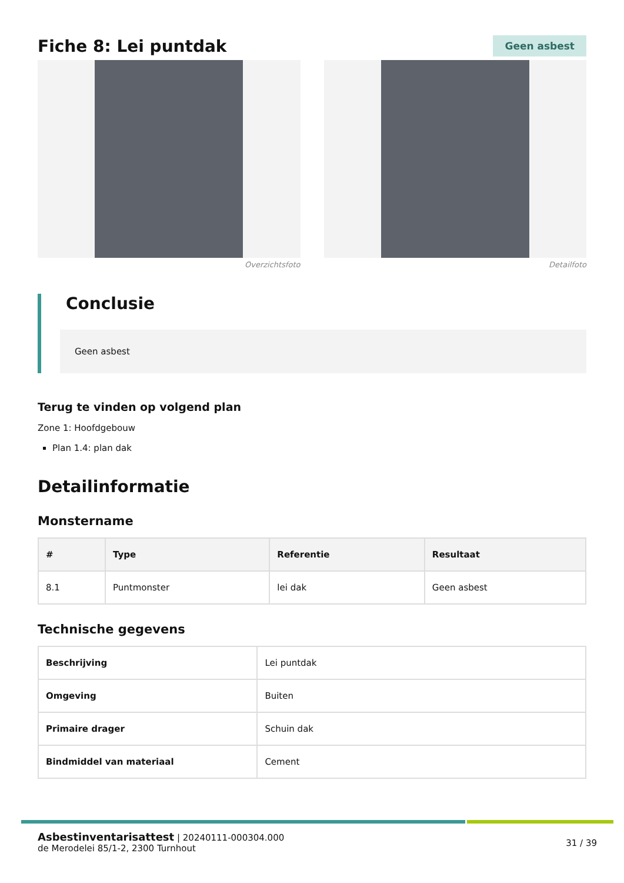Fiche 8: Lei puntdak
Geen asbest
Overzichtsfoto Detailfoto
Conclusie
Geen asbest
Terug te vinden op volgend plan
Zone 1: Hoofdgebouw
Plan 1.4: plan dak
Detailinformatie
Monstername
| # | Type | Referentie | Resultaat |
| --- | --- | --- | --- |
| 8.1 | Puntmonster | lei dak | Geen asbest |
Technische gegevens
| Beschrijving | Lei puntdak |
| Omgeving | Buiten |
| Primaire drager | Schuin dak |
| Bindmiddel van materiaal | Cement |
Asbestinventarisattest | 20240111-000304.000
de Merodelei 85/1-2, 2300 Turnhout
31 / 39